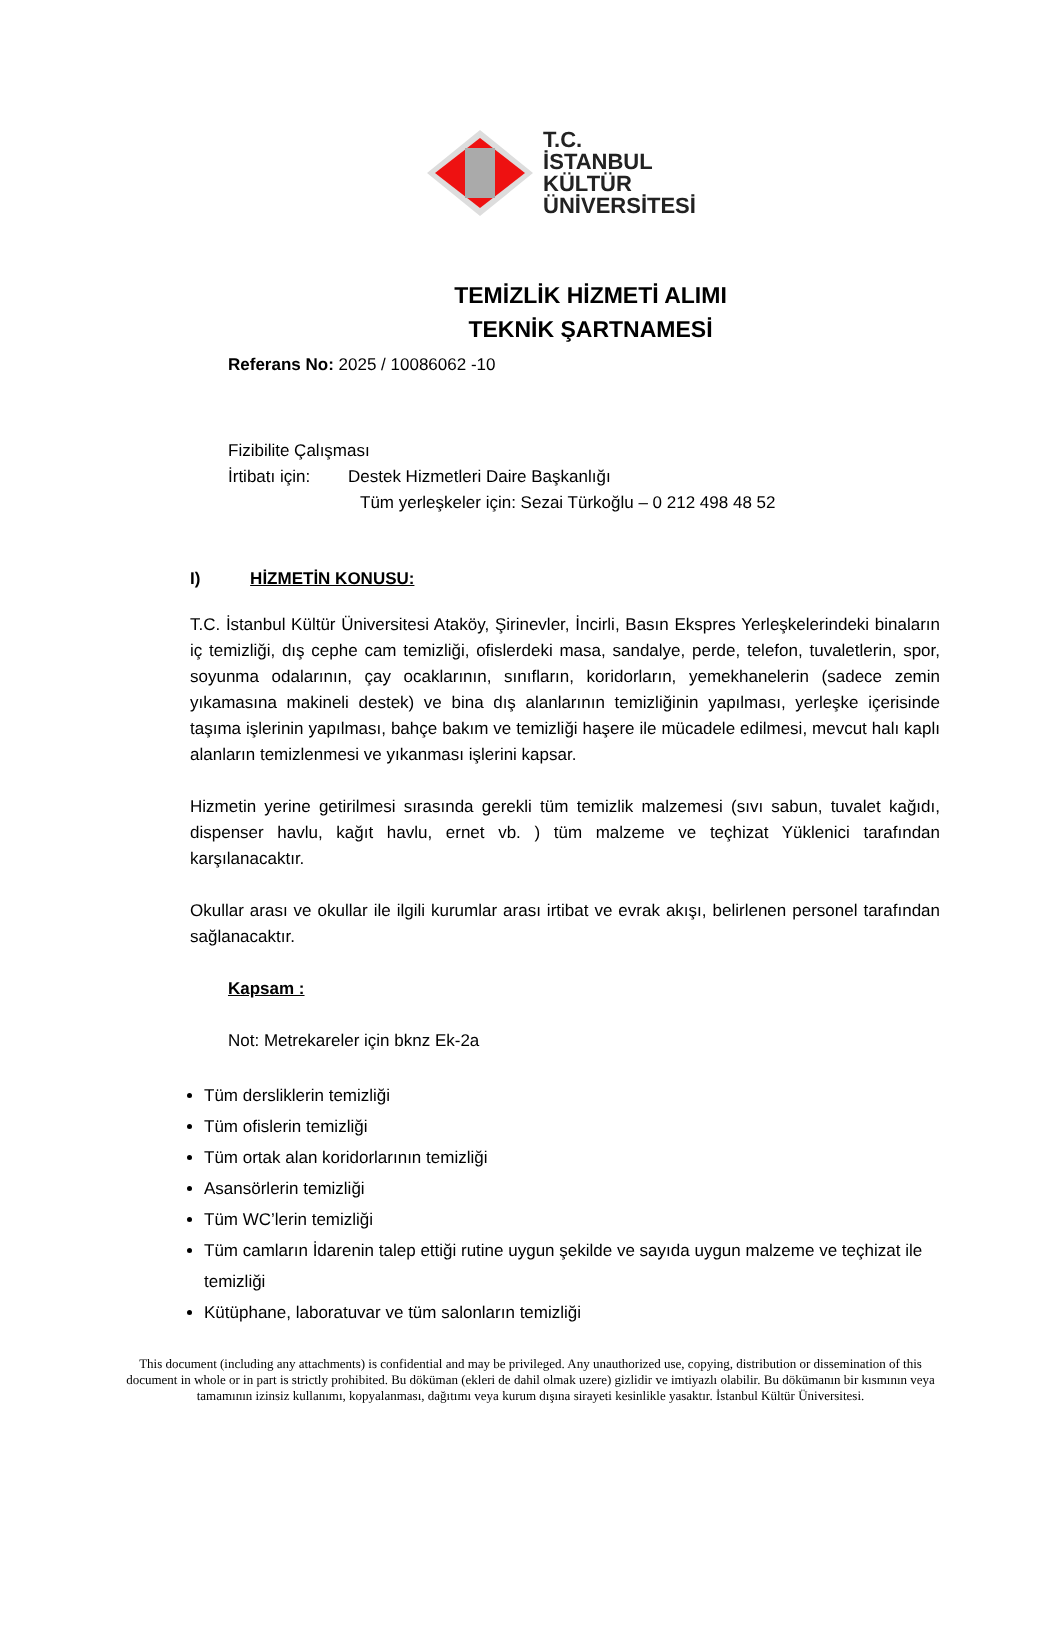T.C.
İSTANBUL
KÜLTÜR
ÜNİVERSİTESİ
TEMİZLİK HİZMETİ ALIMI
TEKNİK ŞARTNAMESİ
Referans No: 2025 / 10086062 -10
Fizibilite Çalışması
İrtibatı için: Destek Hizmetleri Daire Başkanlığı
Tüm yerleşkeler için: Sezai Türkoğlu – 0 212 498 48 52
I) HİZMETİN KONUSU:
T.C. İstanbul Kültür Üniversitesi Ataköy, Şirinevler, İncirli, Basın Ekspres Yerleşkelerindeki binaların iç temizliği, dış cephe cam temizliği, ofislerdeki masa, sandalye, perde, telefon, tuvaletlerin, spor, soyunma odalarının, çay ocaklarının, sınıfların, koridorların, yemekhanelerin (sadece zemin yıkamasına makineli destek) ve bina dış alanlarının temizliğinin yapılması, yerleşke içerisinde taşıma işlerinin yapılması, bahçe bakım ve temizliği haşere ile mücadele edilmesi, mevcut halı kaplı alanların temizlenmesi ve yıkanması işlerini kapsar.
Hizmetin yerine getirilmesi sırasında gerekli tüm temizlik malzemesi (sıvı sabun, tuvalet kağıdı, dispenser havlu, kağıt havlu, ernet vb. ) tüm malzeme ve teçhizat Yüklenici tarafından karşılanacaktır.
Okullar arası ve okullar ile ilgili kurumlar arası irtibat ve evrak akışı, belirlenen personel tarafından sağlanacaktır.
Kapsam :
Not: Metrekareler için bknz Ek-2a
Tüm dersliklerin temizliği
Tüm ofislerin temizliği
Tüm ortak alan koridorlarının temizliği
Asansörlerin temizliği
Tüm WC’lerin temizliği
Tüm camların İdarenin talep ettiği rutine uygun şekilde ve sayıda uygun malzeme ve teçhizat ile temizliği
Kütüphane, laboratuvar ve tüm salonların temizliği
This document (including any attachments) is confidential and may be privileged. Any unauthorized use, copying, distribution or dissemination of this document in whole or in part is strictly prohibited. Bu döküman (ekleri de dahil olmak uzere) gizlidir ve imtiyazlı olabilir. Bu dökümanın bir kısmının veya tamamının izinsiz kullanımı, kopyalanması, dağıtımı veya kurum dışına sirayeti kesinlikle yasaktır. İstanbul Kültür Üniversitesi.